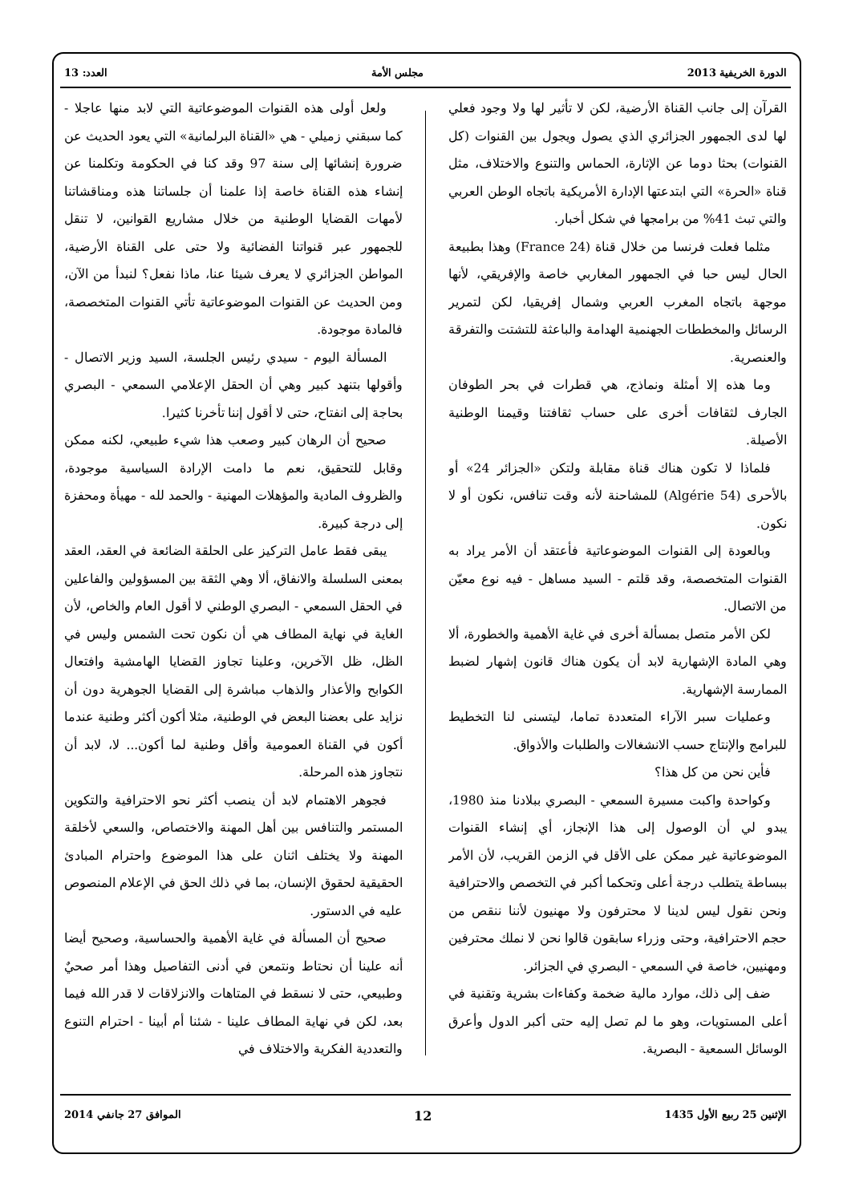الدورة الخريفية 2013 مجلس الأمة العدد: 13
القرآن إلى جانب القناة الأرضية، لكن لا تأثير لها ولا وجود فعلي لها لدى الجمهور الجزائري الذي يصول ويجول بين القنوات (كل القنوات) بحثا دوما عن الإثارة، الحماس والتنوع والاختلاف، مثل قناة «الحرة» التي ابتدعتها الإدارة الأمريكية باتجاه الوطن العربي والتي تبث 41% من برامجها في شكل أخبار.
مثلما فعلت فرنسا من خلال قناة (France 24) وهذا بطبيعة الحال ليس حبا في الجمهور المغاربي خاصة والإفريقي، لأنها موجهة باتجاه المغرب العربي وشمال إفريقيا، لكن لتمرير الرسائل والمخططات الجهنمية الهدامة والباعثة للتشتت والتفرقة والعنصرية.
وما هذه إلا أمثلة ونماذج، هي قطرات في بحر الطوفان الجارف لثقافات أخرى على حساب ثقافتنا وقيمنا الوطنية الأصيلة.
فلماذا لا تكون هناك قناة مقابلة ولتكن «الجزائر 24» أو بالأحرى (Algérie 54) للمشاحنة لأنه وقت تنافس، نكون أو لا نكون.
وبالعودة إلى القنوات الموضوعاتية فأعتقد أن الأمر يراد به القنوات المتخصصة، وقد قلتم - السيد مساهل - فيه نوع معيّن من الاتصال.
لكن الأمر متصل بمسألة أخرى في غاية الأهمية والخطورة، ألا وهي المادة الإشهارية لابد أن يكون هناك قانون إشهار لضبط الممارسة الإشهارية.
وعمليات سبر الآراء المتعددة تماما، ليتسنى لنا التخطيط للبرامج والإنتاج حسب الانشغالات والطلبات والأذواق.
فأين نحن من كل هذا؟
وكواحدة واكبت مسيرة السمعي - البصري ببلادنا منذ 1980، يبدو لي أن الوصول إلى هذا الإنجاز، أي إنشاء القنوات الموضوعاتية غير ممكن على الأقل في الزمن القريب، لأن الأمر ببساطة يتطلب درجة أعلى وتحكما أكبر في التخصص والاحترافية ونحن نقول ليس لدينا لا محترفون ولا مهنيون لأننا ننقص من حجم الاحترافية، وحتى وزراء سابقون قالوا نحن لا نملك محترفين ومهنيين، خاصة في السمعي - البصري في الجزائر.
ضف إلى ذلك، موارد مالية ضخمة وكفاءات بشرية وتقنية في أعلى المستويات، وهو ما لم تصل إليه حتى أكبر الدول وأعرق الوسائل السمعية - البصرية.
ولعل أولى هذه القنوات الموضوعاتية التي لابد منها عاجلا - كما سبقني زميلي - هي «القناة البرلمانية» التي يعود الحديث عن ضرورة إنشائها إلى سنة 97 وقد كنا في الحكومة وتكلمنا عن إنشاء هذه القناة خاصة إذا علمنا أن جلساتنا هذه ومناقشاتنا لأمهات القضايا الوطنية من خلال مشاريع القوانين، لا تنقل للجمهور عبر قنواتنا الفضائية ولا حتى على القناة الأرضية، المواطن الجزائري لا يعرف شيئا عنا، ماذا نفعل؟ لنبدأ من الآن، ومن الحديث عن القنوات الموضوعاتية تأتي القنوات المتخصصة، فالمادة موجودة.
المسألة اليوم - سيدي رئيس الجلسة، السيد وزير الاتصال - وأقولها بتنهد كبير وهي أن الحقل الإعلامي السمعي - البصري بحاجة إلى انفتاح، حتى لا أقول إننا تأخرنا كثيرا.
صحيح أن الرهان كبير وصعب هذا شيء طبيعي، لكنه ممكن وقابل للتحقيق، نعم ما دامت الإرادة السياسية موجودة، والظروف المادية والمؤهلات المهنية - والحمد لله - مهيأة ومحفزة إلى درجة كبيرة.
يبقى فقط عامل التركيز على الحلقة الضائعة في العقد، العقد بمعنى السلسلة والانفاق، ألا وهي الثقة بين المسؤولين والفاعلين في الحقل السمعي - البصري الوطني لا أقول العام والخاص، لأن الغاية في نهاية المطاف هي أن نكون تحت الشمس وليس في الظل، ظل الآخرين، وعلينا تجاوز القضايا الهامشية وافتعال الكوابح والأعذار والذهاب مباشرة إلى القضايا الجوهرية دون أن نزايد على بعضنا البعض في الوطنية، مثلا أكون أكثر وطنية عندما أكون في القناة العمومية وأقل وطنية لما أكون... لا، لابد أن نتجاوز هذه المرحلة.
فجوهر الاهتمام لابد أن ينصب أكثر نحو الاحترافية والتكوين المستمر والتنافس بين أهل المهنة والاختصاص، والسعي لأخلقة المهنة ولا يختلف اثنان على هذا الموضوع واحترام المبادئ الحقيقية لحقوق الإنسان، بما في ذلك الحق في الإعلام المنصوص عليه في الدستور.
صحيح أن المسألة في غاية الأهمية والحساسية، وصحيح أيضا أنه علينا أن نحتاط ونتمعن في أدنى التفاصيل وهذا أمر صحيٌ وطبيعي، حتى لا نسقط في المتاهات والانزلاقات لا قدر الله فيما بعد، لكن في نهاية المطاف علينا - شئنا أم أبينا - احترام التنوع والتعددية الفكرية والاختلاف في
الإثنين 25 ربيع الأول 1435 12 الموافق 27 جانفي 2014